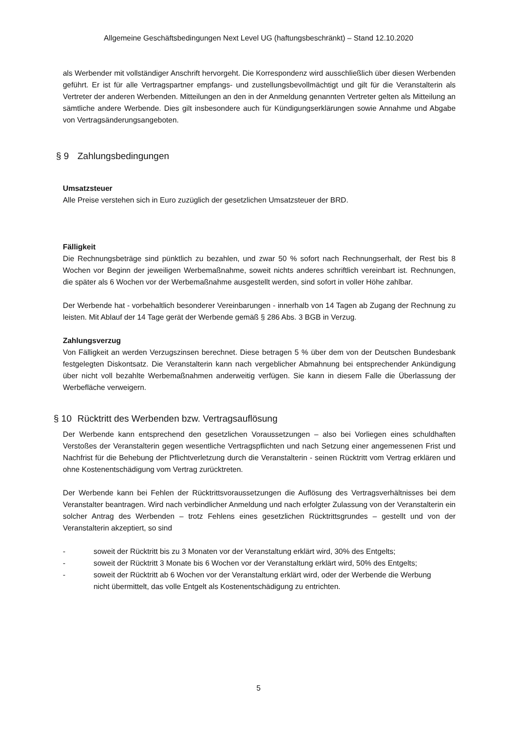Allgemeine Geschäftsbedingungen Next Level UG (haftungsbeschränkt) – Stand 12.10.2020
als Werbender mit vollständiger Anschrift hervorgeht. Die Korrespondenz wird ausschließlich über diesen Werbenden geführt. Er ist für alle Vertragspartner empfangs- und zustellungsbevollmächtigt und gilt für die Veranstalterin als Vertreter der anderen Werbenden. Mitteilungen an den in der Anmeldung genannten Vertreter gelten als Mitteilung an sämtliche andere Werbende. Dies gilt insbesondere auch für Kündigungserklärungen sowie Annahme und Abgabe von Vertragsänderungsangeboten.
§ 9 Zahlungsbedingungen
Umsatzsteuer
Alle Preise verstehen sich in Euro zuzüglich der gesetzlichen Umsatzsteuer der BRD.
Fälligkeit
Die Rechnungsbeträge sind pünktlich zu bezahlen, und zwar 50 % sofort nach Rechnungserhalt, der Rest bis 8 Wochen vor Beginn der jeweiligen Werbemaßnahme, soweit nichts anderes schriftlich vereinbart ist. Rechnungen, die später als 6 Wochen vor der Werbemaßnahme ausgestellt werden, sind sofort in voller Höhe zahlbar.
Der Werbende hat - vorbehaltlich besonderer Vereinbarungen - innerhalb von 14 Tagen ab Zugang der Rechnung zu leisten. Mit Ablauf der 14 Tage gerät der Werbende gemäß § 286 Abs. 3 BGB in Verzug.
Zahlungsverzug
Von Fälligkeit an werden Verzugszinsen berechnet. Diese betragen 5 % über dem von der Deutschen Bundesbank festgelegten Diskontsatz. Die Veranstalterin kann nach vergeblicher Abmahnung bei entsprechender Ankündigung über nicht voll bezahlte Werbemaßnahmen anderweitig verfügen. Sie kann in diesem Falle die Überlassung der Werbefläche verweigern.
§ 10 Rücktritt des Werbenden bzw. Vertragsauflösung
Der Werbende kann entsprechend den gesetzlichen Voraussetzungen – also bei Vorliegen eines schuldhaften Verstoßes der Veranstalterin gegen wesentliche Vertragspflichten und nach Setzung einer angemessenen Frist und Nachfrist für die Behebung der Pflichtverletzung durch die Veranstalterin - seinen Rücktritt vom Vertrag erklären und ohne Kostenentschädigung vom Vertrag zurücktreten.
Der Werbende kann bei Fehlen der Rücktrittsvoraussetzungen die Auflösung des Vertragsverhältnisses bei dem Veranstalter beantragen. Wird nach verbindlicher Anmeldung und nach erfolgter Zulassung von der Veranstalterin ein solcher Antrag des Werbenden – trotz Fehlens eines gesetzlichen Rücktrittsgrundes – gestellt und von der Veranstalterin akzeptiert, so sind
- soweit der Rücktritt bis zu 3 Monaten vor der Veranstaltung erklärt wird, 30% des Entgelts;
- soweit der Rücktritt 3 Monate bis 6 Wochen vor der Veranstaltung erklärt wird, 50% des Entgelts;
- soweit der Rücktritt ab 6 Wochen vor der Veranstaltung erklärt wird, oder der Werbende die Werbung nicht übermittelt, das volle Entgelt als Kostenentschädigung zu entrichten.
5